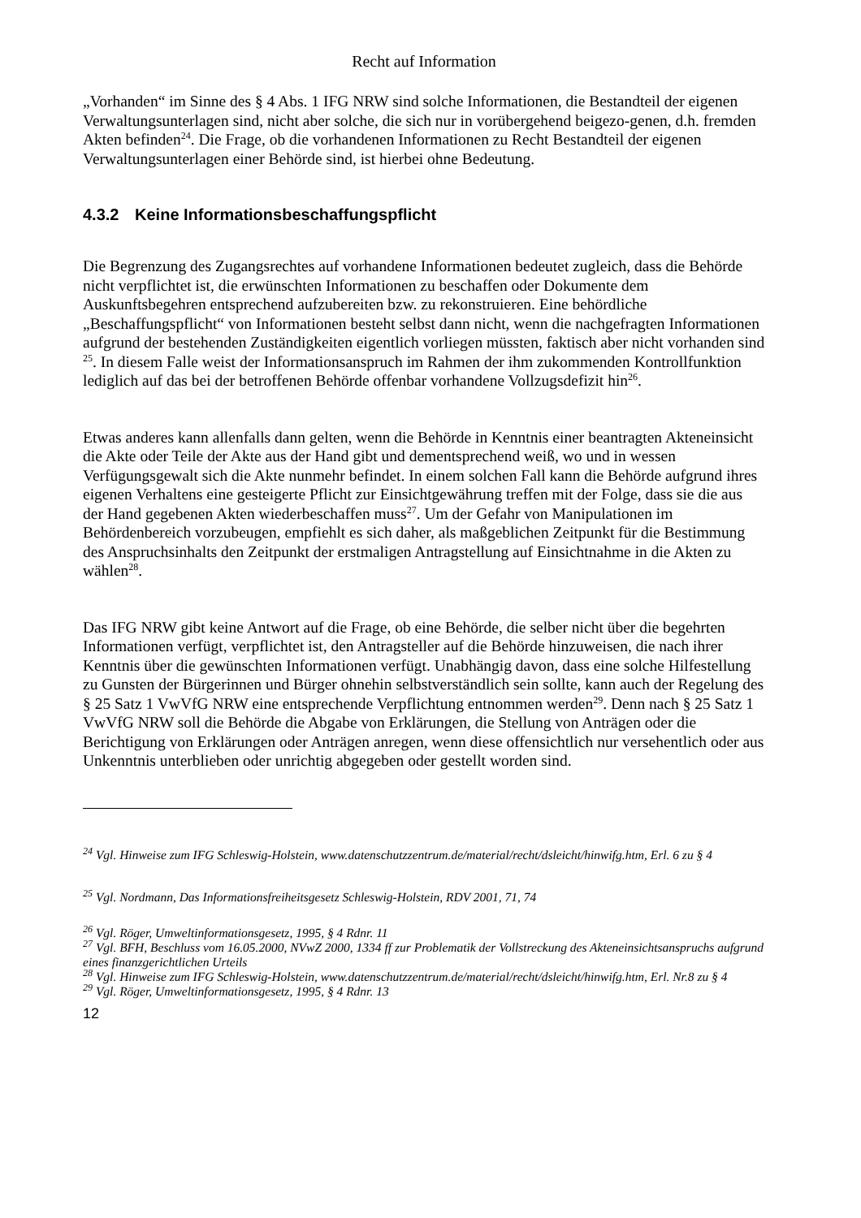Recht auf Information
„Vorhanden“ im Sinne des § 4 Abs. 1 IFG NRW sind solche Informationen, die Bestandteil der eigenen Verwaltungsunterlagen sind, nicht aber solche, die sich nur in vorübergehend beigezo-genen, d.h. fremden Akten befinden<sup>24</sup>. Die Frage, ob die vorhandenen Informationen zu Recht Bestandteil der eigenen Verwaltungsunterlagen einer Behörde sind, ist hierbei ohne Bedeutung.
4.3.2 Keine Informationsbeschaffungspflicht
Die Begrenzung des Zugangsrechtes auf vorhandene Informationen bedeutet zugleich, dass die Behörde nicht verpflichtet ist, die erwünschten Informationen zu beschaffen oder Dokumente dem Auskunftsbegehren entsprechend aufzubereiten bzw. zu rekonstruieren. Eine behördliche „Beschaffungspflicht“ von Informationen besteht selbst dann nicht, wenn die nachgefragten Informationen aufgrund der bestehenden Zuständigkeiten eigentlich vorliegen müssten, faktisch aber nicht vorhanden sind <sup>25</sup>. In diesem Falle weist der Informationsanspruch im Rahmen der ihm zukommenden Kontrollfunktion lediglich auf das bei der betroffenen Behörde offenbar vorhandene Vollzugsdefizit hin<sup>26</sup>.
Etwas anderes kann allenfalls dann gelten, wenn die Behörde in Kenntnis einer beantragten Akteneinsicht die Akte oder Teile der Akte aus der Hand gibt und dementsprechend weiß, wo und in wessen Verfügungsgewalt sich die Akte nunmehr befindet. In einem solchen Fall kann die Behörde aufgrund ihres eigenen Verhaltens eine gesteigerte Pflicht zur Einsichtgewährung treffen mit der Folge, dass sie die aus der Hand gegebenen Akten wiederbeschaffen muss<sup>27</sup>. Um der Gefahr von Manipulationen im Behördenbereich vorzubeugen, empfiehlt es sich daher, als maßgeblichen Zeitpunkt für die Bestimmung des Anspruchsinhalts den Zeitpunkt der erstmaligen Antragstellung auf Einsichtnahme in die Akten zu wählen<sup>28</sup>.
Das IFG NRW gibt keine Antwort auf die Frage, ob eine Behörde, die selber nicht über die begehrten Informationen verfügt, verpflichtet ist, den Antragsteller auf die Behörde hinzuweisen, die nach ihrer Kenntnis über die gewünschten Informationen verfügt. Unabhängig davon, dass eine solche Hilfestellung zu Gunsten der Bürgerinnen und Bürger ohnehin selbstverständlich sein sollte, kann auch der Regelung des § 25 Satz 1 VwVfG NRW eine entsprechende Verpflichtung entnommen werden<sup>29</sup>. Denn nach § 25 Satz 1 VwVfG NRW soll die Behörde die Abgabe von Erklärungen, die Stellung von Anträgen oder die Berichtigung von Erklärungen oder Anträgen anregen, wenn diese offensichtlich nur versehentlich oder aus Unkenntnis unterblieben oder unrichtig abgegeben oder gestellt worden sind.
<sup>24</sup> Vgl. Hinweise zum IFG Schleswig-Holstein, www.datenschutzzentrum.de/material/recht/dsleicht/hinwifg.htm, Erl. 6 zu § 4
<sup>25</sup> Vgl. Nordmann, Das Informationsfreiheitsgesetz Schleswig-Holstein, RDV 2001, 71, 74
<sup>26</sup> Vgl. Röger, Umweltinformationsgesetz, 1995, § 4 Rdnr. 11
<sup>27</sup> Vgl. BFH, Beschluss vom 16.05.2000, NVwZ 2000, 1334 ff zur Problematik der Vollstreckung des Akteneinsichtsanspruchs aufgrund eines finanzgerichtlichen Urteils
<sup>28</sup> Vgl. Hinweise zum IFG Schleswig-Holstein, www.datenschutzzentrum.de/material/recht/dsleicht/hinwifg.htm, Erl. Nr.8 zu § 4
<sup>29</sup> Vgl. Röger, Umweltinformationsgesetz, 1995, § 4 Rdnr. 13
12